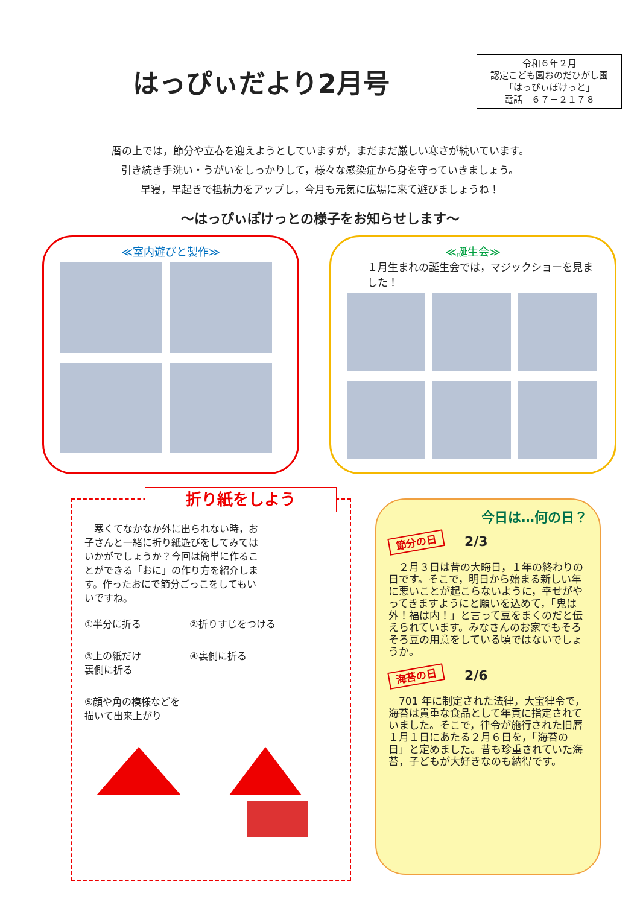はっぴぃだより2月号
令和６年２月
認定こども園おのだひがし園
「はっぴぃぽけっと」
電話　６７－２１７８
暦の上では，節分や立春を迎えようとしていますが，まだまだ厳しい寒さが続いています。
引き続き手洗い・うがいをしっかりして，様々な感染症から身を守っていきましょう。
早寝，早起きで抵抗力をアップし，今月も元気に広場に来て遊びましょうね！
～はっぴぃぽけっとの様子をお知らせします～
≪室内遊びと製作≫ ≪誕生会≫
１月生まれの誕生会では，マジックショーを見ました！
折り紙をしよう
　寒くてなかなか外に出られない時，お子さんと一緒に折り紙遊びをしてみてはいかがでしょうか？今回は簡単に作ることができる「おに」の作り方を紹介します。作ったおにで節分ごっこをしてもいいですね。
①半分に折る
②折りすじをつける
③上の紙だけ
裏側に折る
④裏側に折る
⑤顔や角の模様などを
描いて出来上がり
今日は…何の日？
節分の日　　2/3
　２月３日は昔の大晦日，１年の終わりの日です。そこで，明日から始まる新しい年に悪いことが起こらないように，幸せがやってきますようにと願いを込めて，「鬼は外！福は内！」と言って豆をまくのだと伝えられています。みなさんのお家でもそろそろ豆の用意をしている頃ではないでしょうか。
海苔の日　　2/6
　701 年に制定された法律，大宝律令で，海苔は貴重な食品として年貢に指定されていました。そこで，律令が施行された旧暦１月１日にあたる２月６日を，「海苔の日」と定めました。昔も珍重されていた海苔，子どもが大好きなのも納得です。